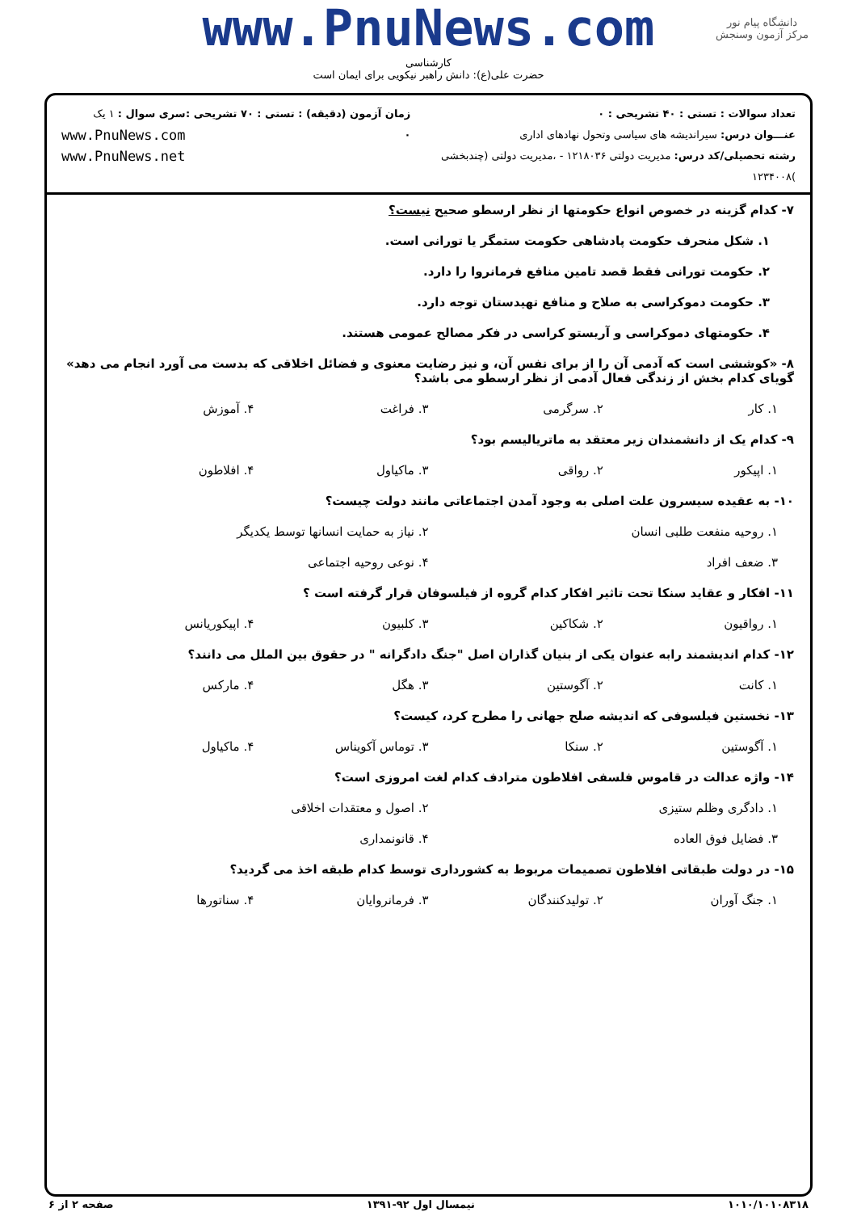دانشگاه پیام نور
مرکز آزمون وسنجش
www.PnuNews.com
کارشناسی
حضرت علی(ع): دانش راهبر نیکویی برای ایمان است
تعداد سوالات : تستی : ۴۰ تشریحی : ۰
عنـــوان درس: سیراندیشه های سیاسی وتحول نهادهای اداری
رشته تحصیلی/کد درس: مدیریت دولتی ۱۲۱۸۰۳۶ - ،مدیریت دولتی (چندبخشی )۱۲۳۴۰۰۸
زمان آزمون (دقیقه) : تستی : ۷۰ تشریحی : ۰
سری سوال : ۱ یک
www.PnuNews.com
www.PnuNews.net
۷- کدام گزینه در خصوص انواع حکومتها از نظر ارسطو صحیح نیست؟
۱. شکل منحرف حکومت پادشاهی حکومت ستمگر یا تورانی است.
۲. حکومت تورانی فقط قصد تامین منافع فرمانروا را دارد.
۳. حکومت دموکراسی به صلاح و منافع تهیدستان توجه دارد.
۴. حکومتهای دموکراسی و آریستو کراسی در فکر مصالح عمومی هستند.
۸- «کوششی است که آدمی آن را از برای نفس آن، و نیز رضایت معنوی و فضائل اخلاقی که بدست می آورد انجام می دهد» گویای کدام بخش از زندگی فعال آدمی از نظر ارسطو می باشد؟
۱. کار ۲. سرگرمی ۳. فراغت ۴. آموزش
۹- کدام یک از دانشمندان زیر معتقد به ماتریالیسم بود؟
۱. اپیکور ۲. رواقی ۳. ماکیاول ۴. افلاطون
۱۰- به عقیده سیسرون علت اصلی به وجود آمدن اجتماعاتی مانند دولت چیست؟
۱. روحیه منفعت طلبی انسان ۲. نیاز به حمایت انسانها توسط یکدیگر
۳. ضعف افراد ۴. نوعی روحیه اجتماعی
۱۱- افکار و عقاید سنکا تحت تاثیر افکار کدام گروه از فیلسوفان قرار گرفته است ؟
۱. رواقیون ۲. شکاکین ۳. کلبیون ۴. اپیکوریانس
۱۲- کدام اندیشمند رابه عنوان یکی از بنیان گذاران اصل "جنگ دادگرانه " در حقوق بین الملل می دانند؟
۱. کانت ۲. آگوستین ۳. هگل ۴. مارکس
۱۳- نخستین فیلسوفی که اندیشه صلح جهانی را مطرح کرد، کیست؟
۱. آگوستین ۲. سنکا ۳. توماس آکویناس ۴. ماکیاول
۱۴- واژه عدالت در قاموس فلسفی افلاطون مترادف کدام لغت امروزی است؟
۱. دادگری وظلم ستیزی ۲. اصول و معتقدات اخلاقی
۳. فضایل فوق العاده ۴. قانونمداری
۱۵- در دولت طبقاتی افلاطون تصمیمات مربوط به کشورداری توسط کدام طبقه اخذ می گردید؟
۱. جنگ آوران ۲. تولیدکنندگان ۳. فرمانروایان ۴. سناتورها
۱۰۱۰/۱۰۱۰۸۳۱۸ نیمسال اول ۹۲-۱۳۹۱ صفحه ۲ از ۶